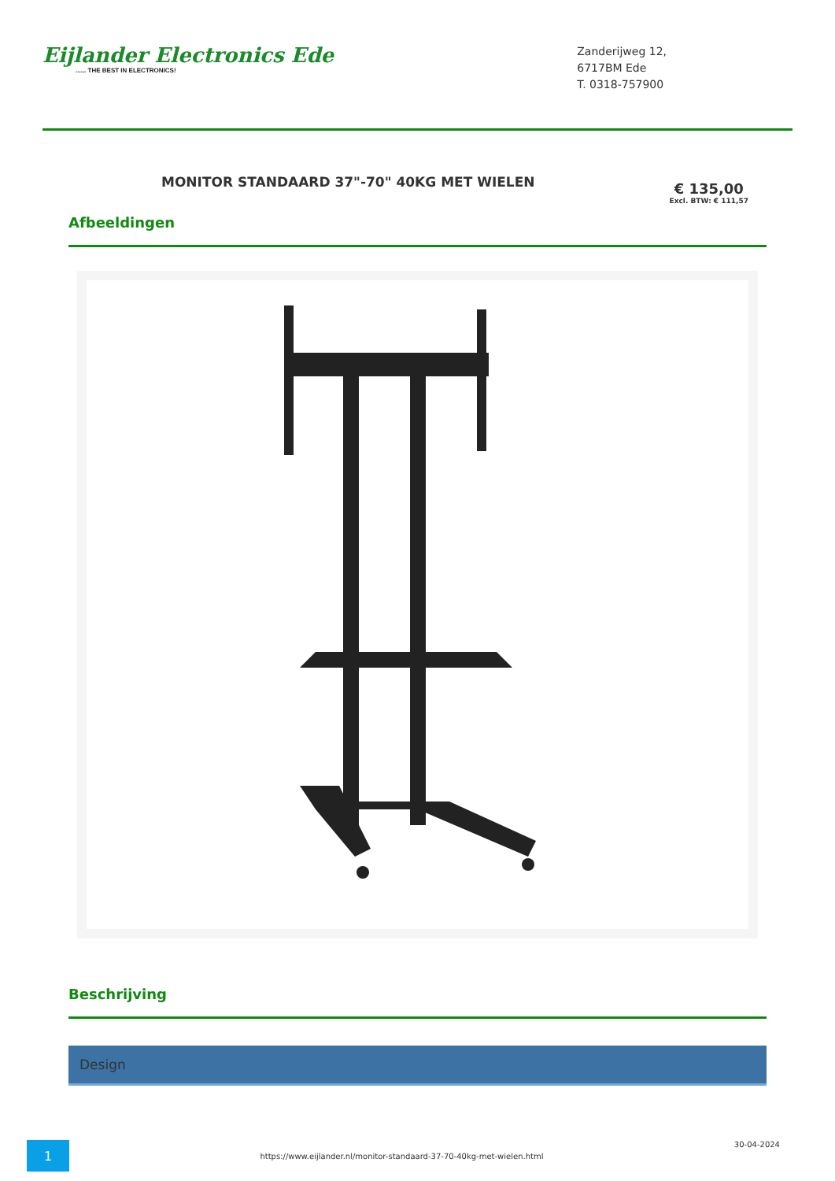Eijlander Electronics Ede...... THE BEST IN ELECTRONICS!
Zanderijweg 12,
6717BM Ede
T. 0318-757900
MONITOR STANDAARD 37"-70" 40KG MET WIELEN
€ 135,00
Excl. BTW: € 111,57
Afbeeldingen
Beschrijving
Design
1
https://www.eijlander.nl/monitor-standaard-37-70-40kg-met-wielen.html
30-04-2024